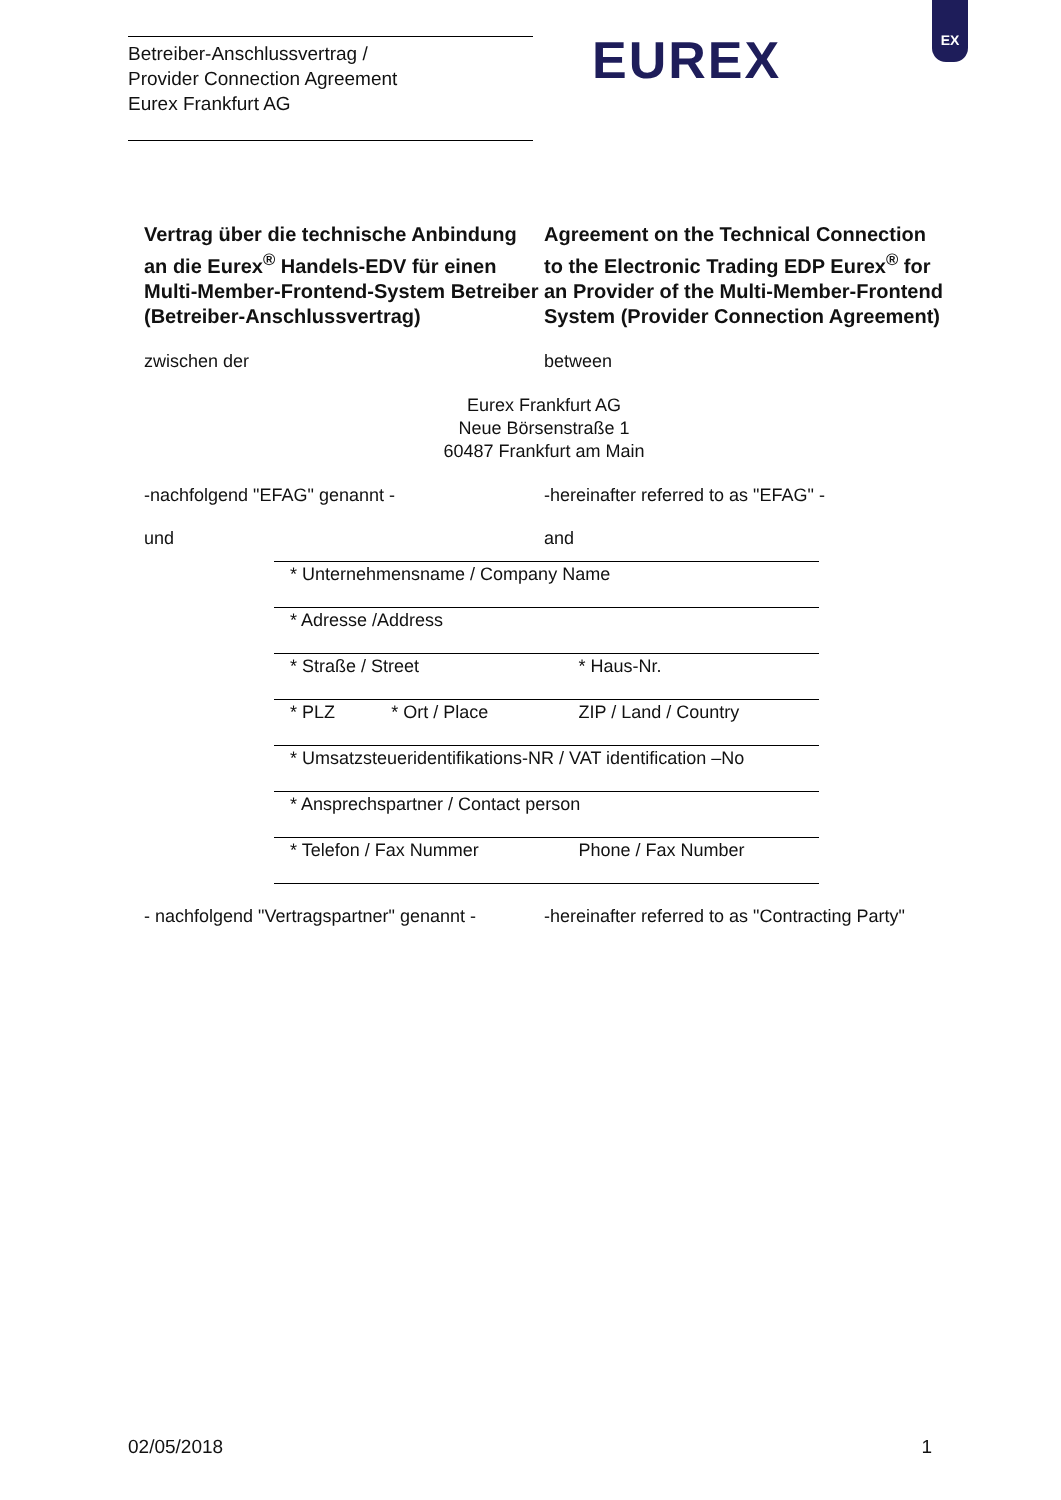Betreiber-Anschlussvertrag /
Provider Connection Agreement
Eurex Frankfurt AG
EUREX
EX
Vertrag über die technische Anbindung an die Eurex<sup>®</sup> Handels-EDV für einen Multi-Member-Frontend-System Betreiber (Betreiber-Anschlussvertrag)
Agreement on the Technical Connection to the Electronic Trading EDP Eurex<sup>®</sup> for an Provider of the Multi-Member-Frontend System (Provider Connection Agreement)
zwischen der between
Eurex Frankfurt AG
Neue Börsenstraße 1
60487 Frankfurt am Main
-nachfolgend "EFAG" genannt - -hereinafter referred to as "EFAG" -
und and
| * Unternehmensname / Company Name | | |
| * Adresse /Address | | |
| * Straße / Street | | * Haus-Nr. |
| * PLZ | * Ort / Place | ZIP / Land / Country |
| * Umsatzsteueridentifikations-NR / VAT identification –No | | |
| * Ansprechspartner / Contact person | | |
| * Telefon / Fax Nummer | | Phone / Fax Number |
- nachfolgend "Vertragspartner" genannt -
-hereinafter referred to as "Contracting Party"
02/05/2018 1